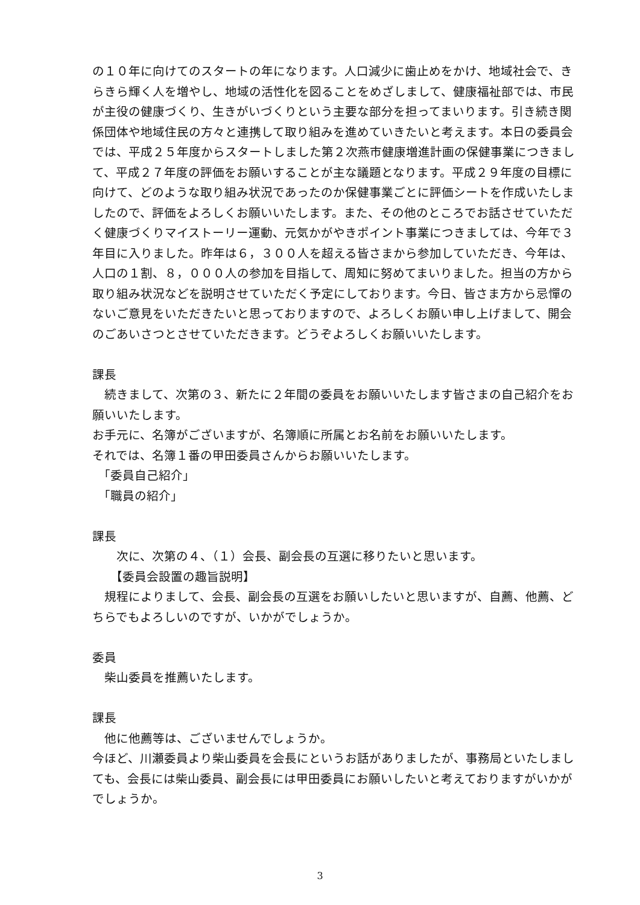の１０年に向けてのスタートの年になります。人口減少に歯止めをかけ、地域社会で、きらきら輝く人を増やし、地域の活性化を図ることをめざしまして、健康福祉部では、市民が主役の健康づくり、生きがいづくりという主要な部分を担ってまいります。引き続き関係団体や地域住民の方々と連携して取り組みを進めていきたいと考えます。本日の委員会では、平成２５年度からスタートしました第２次燕市健康増進計画の保健事業につきまして、平成２７年度の評価をお願いすることが主な議題となります。平成２９年度の目標に向けて、どのような取り組み状況であったのか保健事業ごとに評価シートを作成いたしましたので、評価をよろしくお願いいたします。また、その他のところでお話させていただく健康づくりマイストーリー運動、元気かがやきポイント事業につきましては、今年で３年目に入りました。昨年は６，３００人を超える皆さまから参加していただき、今年は、人口の１割、８，０００人の参加を目指して、周知に努めてまいりました。担当の方から取り組み状況などを説明させていただく予定にしております。今日、皆さま方から忌憚のないご意見をいただきたいと思っておりますので、よろしくお願い申し上げまして、開会のごあいさつとさせていただきます。どうぞよろしくお願いいたします。
課長
　続きまして、次第の３、新たに２年間の委員をお願いいたします皆さまの自己紹介をお願いいたします。
お手元に、名簿がございますが、名簿順に所属とお名前をお願いいたします。
それでは、名簿１番の甲田委員さんからお願いいたします。
　「委員自己紹介」
　「職員の紹介」
課長
　　次に、次第の４、（１）会長、副会長の互選に移りたいと思います。
　　【委員会設置の趣旨説明】
　規程によりまして、会長、副会長の互選をお願いしたいと思いますが、自薦、他薦、どちらでもよろしいのですが、いかがでしょうか。
委員
　柴山委員を推薦いたします。
課長
　他に他薦等は、ございませんでしょうか。
今ほど、川瀬委員より柴山委員を会長にというお話がありましたが、事務局といたしましても、会長には柴山委員、副会長には甲田委員にお願いしたいと考えておりますがいかがでしょうか。
3